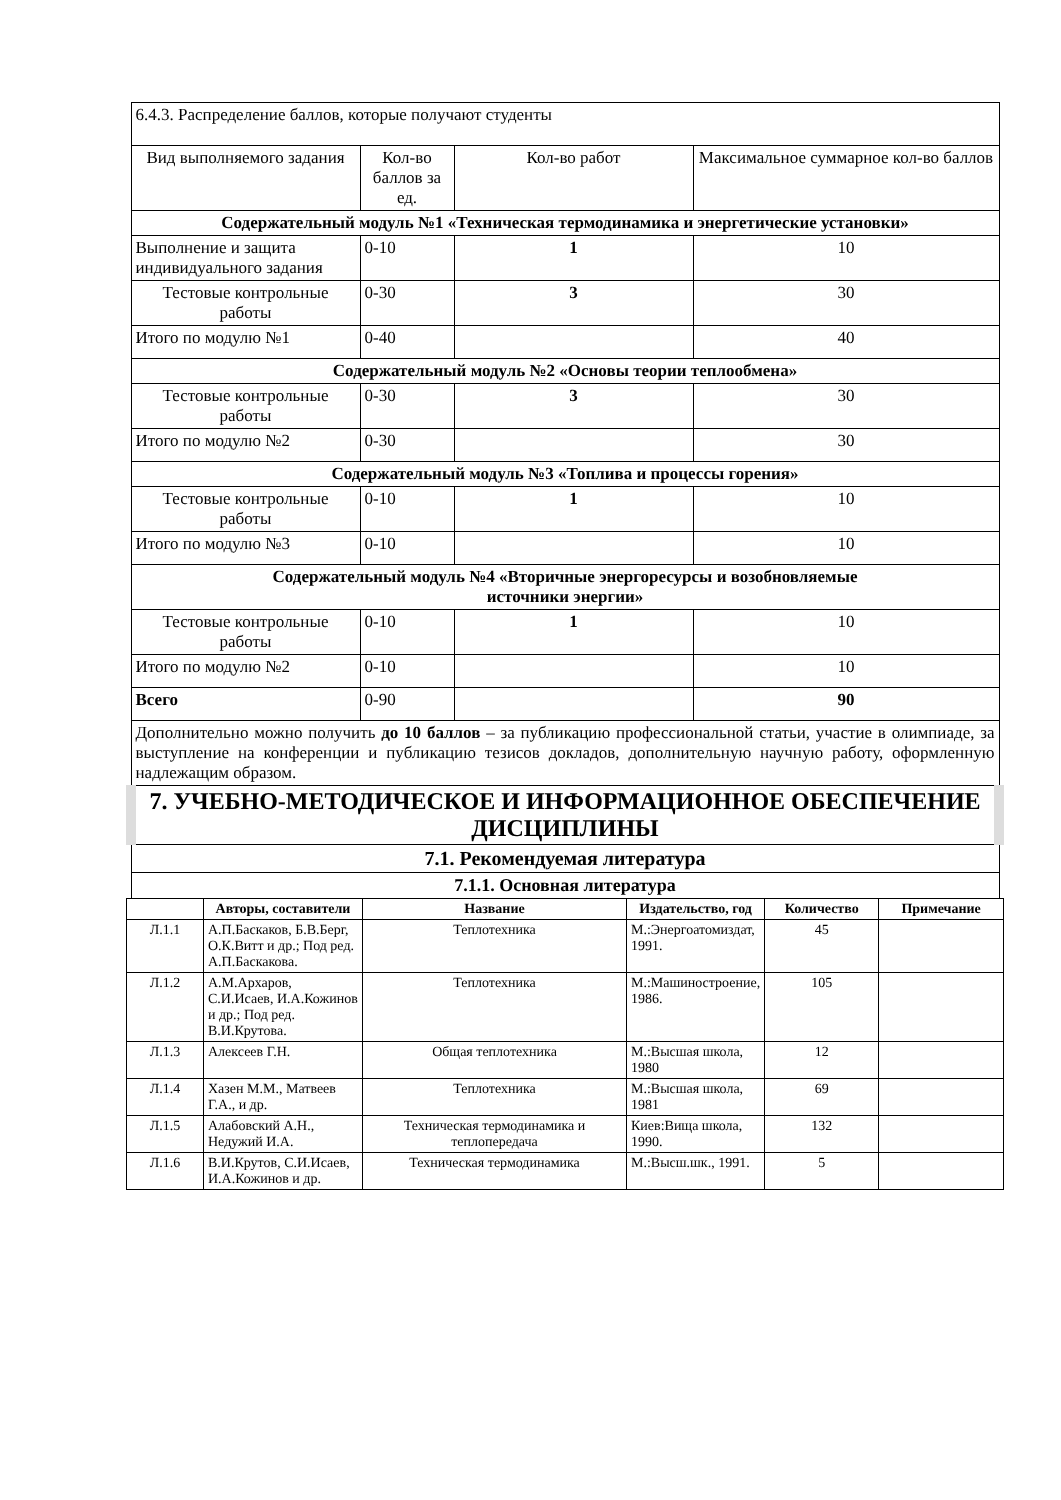| 6.4.3. Распределение баллов, которые получают студенты | | | |
| Вид выполняемого задания | Кол-во баллов за ед. | Кол-во работ | Максимальное суммарное кол-во баллов |
| Содержательный модуль №1 «Техническая термодинамика и энергетические установки» | | | |
| Выполнение и защита индивидуального задания | 0-10 | 1 | 10 |
| Тестовые контрольные работы | 0-30 | 3 | 30 |
| Итого по модулю №1 | 0-40 | | 40 |
| Содержательный модуль №2 «Основы теории теплообмена» | | | |
| Тестовые контрольные работы | 0-30 | 3 | 30 |
| Итого по модулю №2 | 0-30 | | 30 |
| Содержательный модуль №3 «Топлива и процессы горения» | | | |
| Тестовые контрольные работы | 0-10 | 1 | 10 |
| Итого по модулю №3 | 0-10 | | 10 |
| Содержательный модуль №4 «Вторичные энергоресурсы и возобновляемые источники энергии» | | | |
| Тестовые контрольные работы | 0-10 | 1 | 10 |
| Итого по модулю №2 | 0-10 | | 10 |
| Всего | 0-90 | | 90 |
| Дополнительно можно получить до 10 баллов – за публикацию профессиональной статьи, участие в олимпиаде, за выступление на конференции и публикацию тезисов докладов, дополнительную научную работу, оформленную надлежащим образом. | | | |
| 7. УЧЕБНО-МЕТОДИЧЕСКОЕ И ИНФОРМАЦИОННОЕ ОБЕСПЕЧЕНИЕ ДИСЦИПЛИНЫ | | | |
| 7.1. Рекомендуемая литература | | | |
| 7.1.1. Основная литература | | | |
| | Авторы, составители | Название | Издательство, год | Количество | Примечание |
| --- | --- | --- | --- | --- | --- |
| Л.1.1 | А.П.Баскаков, Б.В.Берг, О.К.Витт и др.; Под ред. А.П.Баскакова. | Теплотехника | М.:Энергоатомиздат, 1991. | 45 | |
| Л.1.2 | А.М.Архаров, С.И.Исаев, И.А.Кожинов и др.; Под ред. В.И.Крутова. | Теплотехника | М.:Машиностроение, 1986. | 105 | |
| Л.1.3 | Алексеев Г.Н. | Общая теплотехника | М.:Высшая школа, 1980 | 12 | |
| Л.1.4 | Хазен М.М., Матвеев Г.А., и др. | Теплотехника | М.:Высшая школа, 1981 | 69 | |
| Л.1.5 | Алабовский А.Н., Недужий И.А. | Техническая термодинамика и теплопередача | Киев:Вища школа, 1990. | 132 | |
| Л.1.6 | В.И.Крутов, С.И.Исаев, И.А.Кожинов и др. | Техническая термодинамика | М.:Высш.шк., 1991. | 5 | |